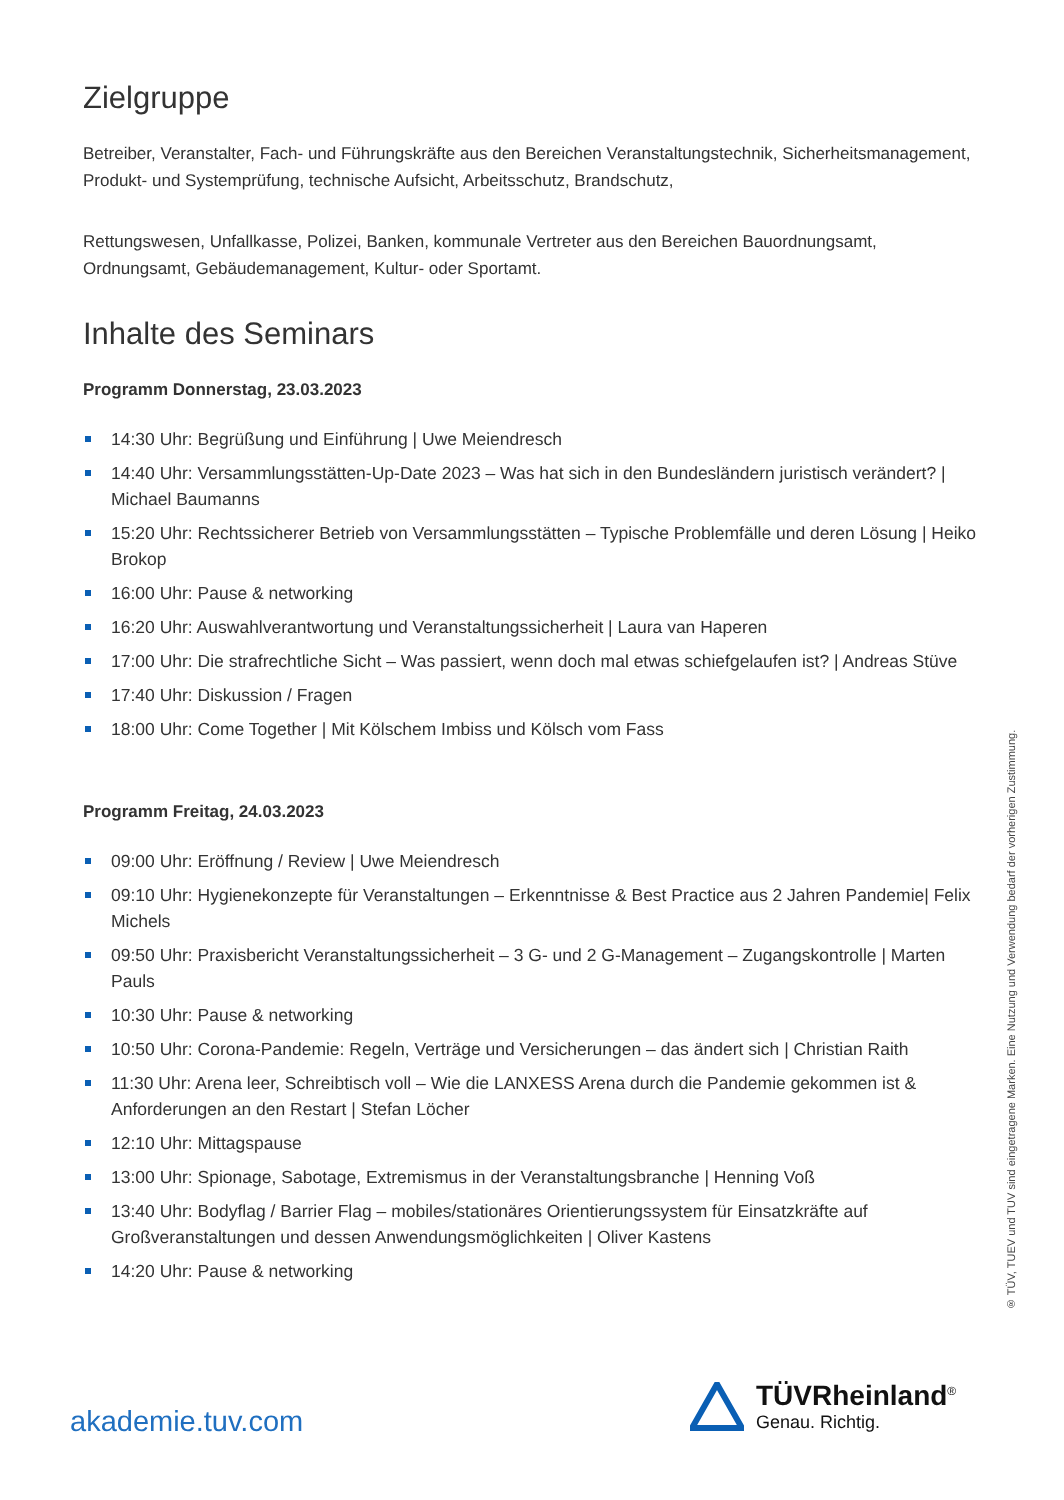Zielgruppe
Betreiber, Veranstalter, Fach- und Führungskräfte aus den Bereichen Veranstaltungstechnik, Sicherheitsmanagement, Produkt- und Systemprüfung, technische Aufsicht, Arbeitsschutz, Brandschutz,
Rettungswesen, Unfallkasse, Polizei, Banken, kommunale Vertreter aus den Bereichen Bauordnungsamt, Ordnungsamt, Gebäudemanagement, Kultur- oder Sportamt.
Inhalte des Seminars
Programm Donnerstag, 23.03.2023
14:30 Uhr: Begrüßung und Einführung | Uwe Meiendresch
14:40 Uhr: Versammlungsstätten-Up-Date 2023 – Was hat sich in den Bundesländern juristisch verändert? | Michael Baumanns
15:20 Uhr: Rechtssicherer Betrieb von Versammlungsstätten – Typische Problemfälle und deren Lösung | Heiko Brokop
16:00 Uhr: Pause & networking
16:20 Uhr: Auswahlverantwortung und Veranstaltungssicherheit | Laura van Haperen
17:00 Uhr: Die strafrechtliche Sicht – Was passiert, wenn doch mal etwas schiefgelaufen ist? | Andreas Stüve
17:40 Uhr: Diskussion / Fragen
18:00 Uhr: Come Together | Mit Kölschem Imbiss und Kölsch vom Fass
Programm Freitag, 24.03.2023
09:00 Uhr: Eröffnung / Review | Uwe Meiendresch
09:10 Uhr: Hygienekonzepte für Veranstaltungen – Erkenntnisse & Best Practice aus 2 Jahren Pandemie| Felix Michels
09:50 Uhr: Praxisbericht Veranstaltungssicherheit – 3 G- und 2 G-Management – Zugangskontrolle | Marten Pauls
10:30 Uhr: Pause & networking
10:50 Uhr: Corona-Pandemie: Regeln, Verträge und Versicherungen – das ändert sich | Christian Raith
11:30 Uhr: Arena leer, Schreibtisch voll – Wie die LANXESS Arena durch die Pandemie gekommen ist & Anforderungen an den Restart | Stefan Löcher
12:10 Uhr: Mittagspause
13:00 Uhr: Spionage, Sabotage, Extremismus in der Veranstaltungsbranche | Henning Voß
13:40 Uhr: Bodyflag / Barrier Flag – mobiles/stationäres Orientierungssystem für Einsatzkräfte auf Großveranstaltungen und dessen Anwendungsmöglichkeiten | Oliver Kastens
14:20 Uhr: Pause & networking
® TÜV, TUEV und TUV sind eingetragene Marken. Eine Nutzung und Verwendung bedarf der vorherigen Zustimmung.
akademie.tuv.com
TÜVRheinland<sup>®</sup>
Genau. Richtig.